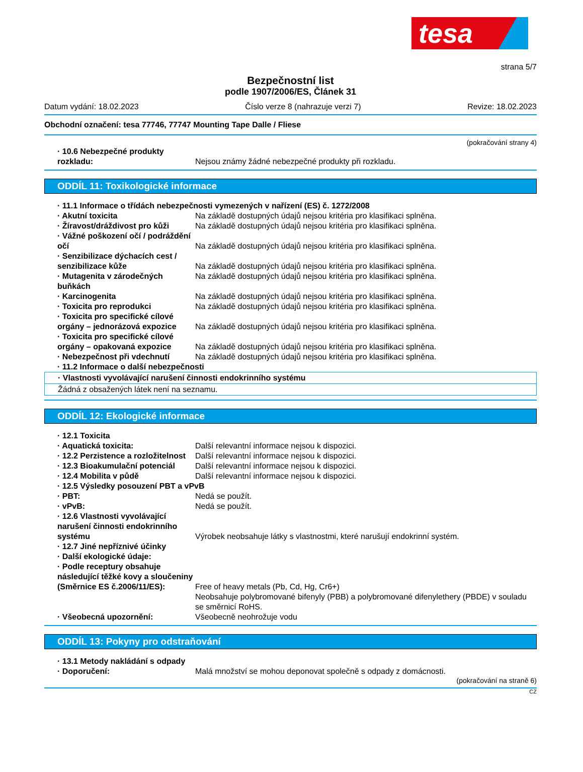tesa
strana 5/7
Bezpečnostní list
podle 1907/2006/ES, Článek 31
Datum vydání: 18.02.2023 Číslo verze 8 (nahrazuje verzi 7) Revize: 18.02.2023
Obchodní označení: tesa 77746, 77747 Mounting Tape Dalle / Fliese
(pokračování strany 4)
· 10.6 Nebezpečné produkty rozkladu:
Nejsou známy žádné nebezpečné produkty při rozkladu.
ODDÍL 11: Toxikologické informace
· 11.1 Informace o třídách nebezpečnosti vymezených v nařízení (ES) č. 1272/2008
· Akutní toxicita Na základě dostupných údajů nejsou kritéria pro klasifikaci splněna.
· Žíravost/dráždivost pro kůži Na základě dostupných údajů nejsou kritéria pro klasifikaci splněna.
· Vážné poškození očí / podráždění očí
Na základě dostupných údajů nejsou kritéria pro klasifikaci splněna.
· Senzibilizace dýchacích cest / senzibilizace kůže
Na základě dostupných údajů nejsou kritéria pro klasifikaci splněna.
· Mutagenita v zárodečných buňkách
Na základě dostupných údajů nejsou kritéria pro klasifikaci splněna.
· Karcinogenita Na základě dostupných údajů nejsou kritéria pro klasifikaci splněna.
· Toxicita pro reprodukci Na základě dostupných údajů nejsou kritéria pro klasifikaci splněna.
· Toxicita pro specifické cílové orgány – jednorázová expozice
Na základě dostupných údajů nejsou kritéria pro klasifikaci splněna.
· Toxicita pro specifické cílové orgány – opakovaná expozice
Na základě dostupných údajů nejsou kritéria pro klasifikaci splněna.
· Nebezpečnost při vdechnutí Na základě dostupných údajů nejsou kritéria pro klasifikaci splněna.
· 11.2 Informace o další nebezpečnosti
· Vlastnosti vyvolávající narušení činnosti endokrinního systému
Žádná z obsažených látek není na seznamu.
ODDÍL 12: Ekologické informace
· 12.1 Toxicita
· Aquatická toxicita: Další relevantní informace nejsou k dispozici.
· 12.2 Perzistence a rozložitelnost
Další relevantní informace nejsou k dispozici.
· 12.3 Bioakumulační potenciál Další relevantní informace nejsou k dispozici.
· 12.4 Mobilita v půdě Další relevantní informace nejsou k dispozici.
· 12.5 Výsledky posouzení PBT a vPvB
· PBT: Nedá se použít.
· vPvB: Nedá se použít.
· 12.6 Vlastnosti vyvolávající narušení činnosti endokrinního systému
Výrobek neobsahuje látky s vlastnostmi, které narušují endokrinní systém.
· 12.7 Jiné nepříznivé účinky
· Další ekologické údaje:
· Podle receptury obsahuje následující těžké kovy a sloučeniny (Směrnice ES č.2006/11/ES):
Free of heavy metals (Pb, Cd, Hg, Cr6+)
Neobsahuje polybromované bifenyly (PBB) a polybromované difenylethery (PBDE) v souladu se směrnicí RoHS.
· Všeobecná upozornění: Všeobecně neohrožuje vodu
ODDÍL 13: Pokyny pro odstraňování
· 13.1 Metody nakládání s odpady
· Doporučení: Malá množství se mohou deponovat společně s odpady z domácnosti.
(pokračování na straně 6)
CZ